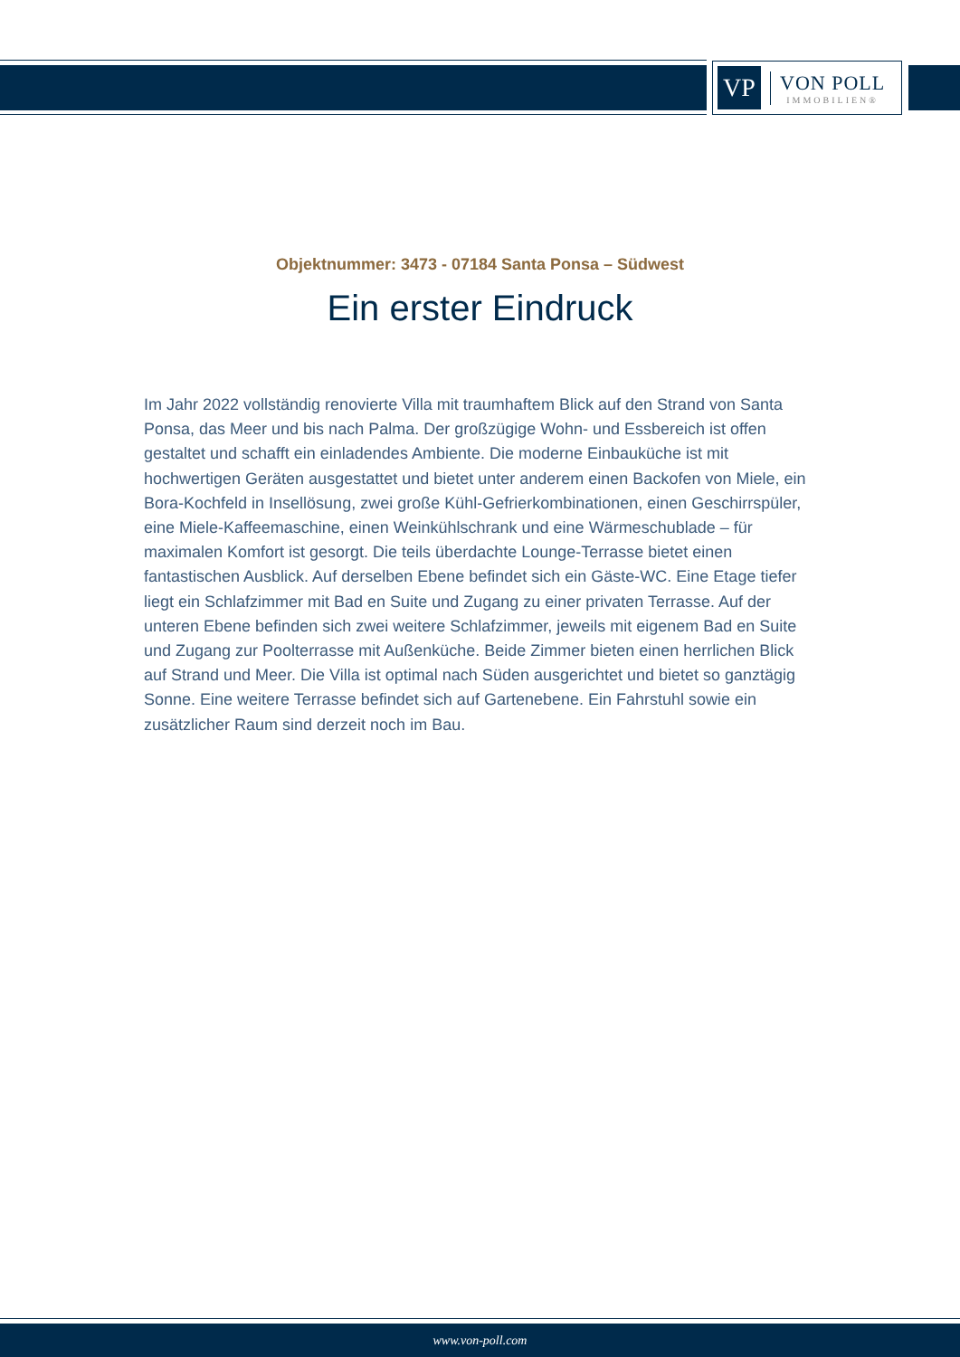VP
VON POLL
IMMOBILIEN®
Objektnummer: 3473 - 07184 Santa Ponsa – Südwest
Ein erster Eindruck
Im Jahr 2022 vollständig renovierte Villa mit traumhaftem Blick auf den Strand von Santa Ponsa, das Meer und bis nach Palma. Der großzügige Wohn- und Essbereich ist offen gestaltet und schafft ein einladendes Ambiente. Die moderne Einbauküche ist mit hochwertigen Geräten ausgestattet und bietet unter anderem einen Backofen von Miele, ein Bora-Kochfeld in Insellösung, zwei große Kühl-Gefrierkombinationen, einen Geschirrspüler, eine Miele-Kaffeemaschine, einen Weinkühlschrank und eine Wärmeschublade – für maximalen Komfort ist gesorgt. Die teils überdachte Lounge-Terrasse bietet einen fantastischen Ausblick. Auf derselben Ebene befindet sich ein Gäste-WC. Eine Etage tiefer liegt ein Schlafzimmer mit Bad en Suite und Zugang zu einer privaten Terrasse. Auf der unteren Ebene befinden sich zwei weitere Schlafzimmer, jeweils mit eigenem Bad en Suite und Zugang zur Poolterrasse mit Außenküche. Beide Zimmer bieten einen herrlichen Blick auf Strand und Meer. Die Villa ist optimal nach Süden ausgerichtet und bietet so ganztägig Sonne. Eine weitere Terrasse befindet sich auf Gartenebene. Ein Fahrstuhl sowie ein zusätzlicher Raum sind derzeit noch im Bau.
www.von-poll.com